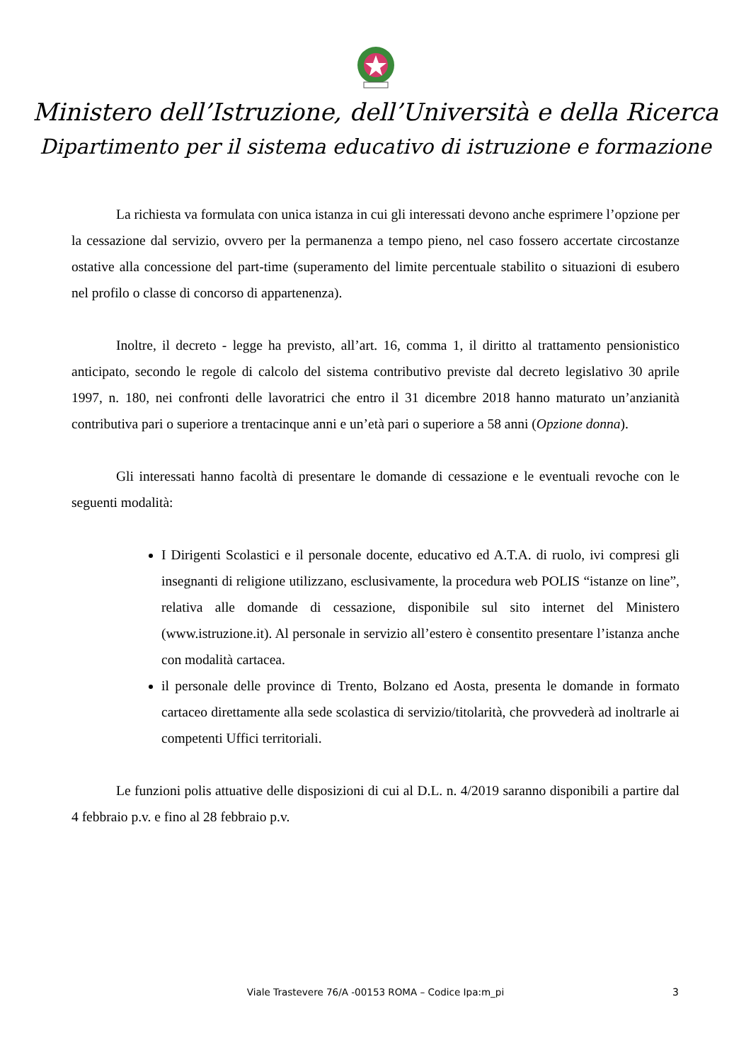Ministero dell’Istruzione, dell’Università e della Ricerca
Dipartimento per il sistema educativo di istruzione e formazione
La richiesta va formulata con unica istanza in cui gli interessati devono anche esprimere l’opzione per la cessazione dal servizio, ovvero per la permanenza a tempo pieno, nel caso fossero accertate circostanze ostative alla concessione del part-time (superamento del limite percentuale stabilito o situazioni di esubero nel profilo o classe di concorso di appartenenza).
Inoltre, il decreto - legge ha previsto, all’art. 16, comma 1, il diritto al trattamento pensionistico anticipato, secondo le regole di calcolo del sistema contributivo previste dal decreto legislativo 30 aprile 1997, n. 180, nei confronti delle lavoratrici che entro il 31 dicembre 2018 hanno maturato un’anzianità contributiva pari o superiore a trentacinque anni e un’età pari o superiore a 58 anni (Opzione donna).
Gli interessati hanno facoltà di presentare le domande di cessazione e le eventuali revoche con le seguenti modalità:
I Dirigenti Scolastici e il personale docente, educativo ed A.T.A. di ruolo, ivi compresi gli insegnanti di religione utilizzano, esclusivamente, la procedura web POLIS “istanze on line”, relativa alle domande di cessazione, disponibile sul sito internet del Ministero (www.istruzione.it). Al personale in servizio all’estero è consentito presentare l’istanza anche con modalità cartacea.
il personale delle province di Trento, Bolzano ed Aosta, presenta le domande in formato cartaceo direttamente alla sede scolastica di servizio/titolarità, che provvederà ad inoltrarle ai competenti Uffici territoriali.
Le funzioni polis attuative delle disposizioni di cui al D.L. n. 4/2019 saranno disponibili a partire dal 4 febbraio p.v. e fino al 28 febbraio p.v.
Viale Trastevere 76/A -00153 ROMA – Codice Ipa:m_pi 3